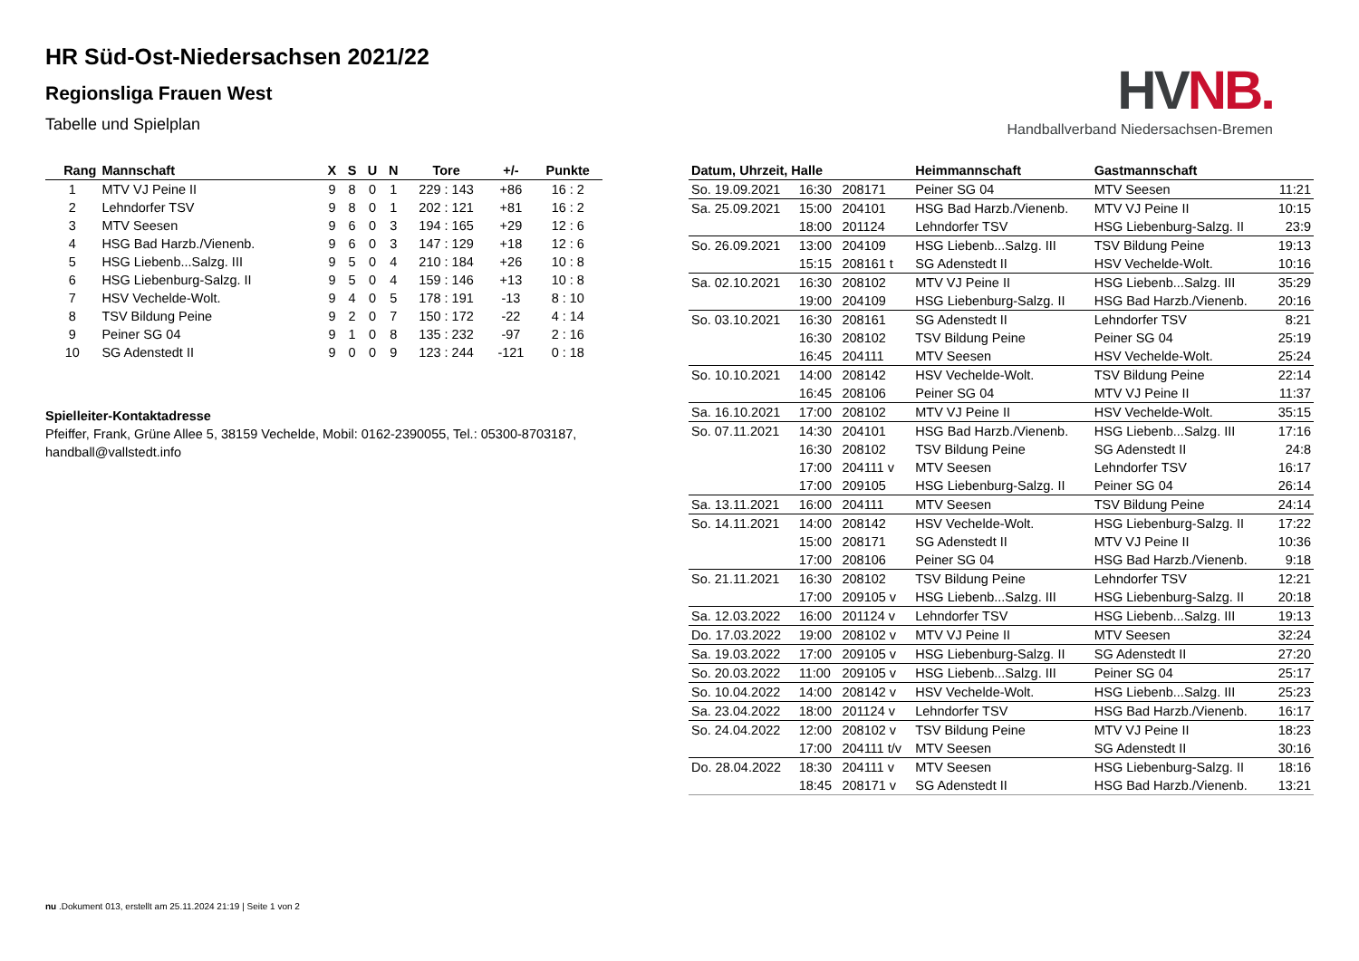HVNB.
Handballverband Niedersachsen-Bremen
HR Süd-Ost-Niedersachsen 2021/22
Regionsliga Frauen West
Tabelle und Spielplan
| Rang | Mannschaft | X | S | U | N | Tore | +/- | Punkte |
| --- | --- | --- | --- | --- | --- | --- | --- | --- |
| 1 | MTV VJ Peine II | 9 | 8 | 0 | 1 | 229 : 143 | +86 | 16 : 2 |
| 2 | Lehndorfer TSV | 9 | 8 | 0 | 1 | 202 : 121 | +81 | 16 : 2 |
| 3 | MTV Seesen | 9 | 6 | 0 | 3 | 194 : 165 | +29 | 12 : 6 |
| 4 | HSG Bad Harzb./Vienenb. | 9 | 6 | 0 | 3 | 147 : 129 | +18 | 12 : 6 |
| 5 | HSG Liebenb...Salzg. III | 9 | 5 | 0 | 4 | 210 : 184 | +26 | 10 : 8 |
| 6 | HSG Liebenburg-Salzg. II | 9 | 5 | 0 | 4 | 159 : 146 | +13 | 10 : 8 |
| 7 | HSV Vechelde-Wolt. | 9 | 4 | 0 | 5 | 178 : 191 | -13 | 8 : 10 |
| 8 | TSV Bildung Peine | 9 | 2 | 0 | 7 | 150 : 172 | -22 | 4 : 14 |
| 9 | Peiner SG 04 | 9 | 1 | 0 | 8 | 135 : 232 | -97 | 2 : 16 |
| 10 | SG Adenstedt II | 9 | 0 | 0 | 9 | 123 : 244 | -121 | 0 : 18 |
Spielleiter-Kontaktadresse
Pfeiffer, Frank, Grüne Allee 5, 38159 Vechelde, Mobil: 0162-2390055, Tel.: 05300-8703187, handball@vallstedt.info
| Datum, Uhrzeit, Halle | | | Heimmannschaft | Gastmannschaft | |
| --- | --- | --- | --- | --- | --- |
| So. 19.09.2021 | 16:30 | 208171 | Peiner SG 04 | MTV Seesen | 11:21 |
| Sa. 25.09.2021 | 15:00 | 204101 | HSG Bad Harzb./Vienenb. | MTV VJ Peine II | 10:15 |
| | 18:00 | 201124 | Lehndorfer TSV | HSG Liebenburg-Salzg. II | 23:9 |
| So. 26.09.2021 | 13:00 | 204109 | HSG Liebenb...Salzg. III | TSV Bildung Peine | 19:13 |
| | 15:15 | 208161 t | SG Adenstedt II | HSV Vechelde-Wolt. | 10:16 |
| Sa. 02.10.2021 | 16:30 | 208102 | MTV VJ Peine II | HSG Liebenb...Salzg. III | 35:29 |
| | 19:00 | 204109 | HSG Liebenburg-Salzg. II | HSG Bad Harzb./Vienenb. | 20:16 |
| So. 03.10.2021 | 16:30 | 208161 | SG Adenstedt II | Lehndorfer TSV | 8:21 |
| | 16:30 | 208102 | TSV Bildung Peine | Peiner SG 04 | 25:19 |
| | 16:45 | 204111 | MTV Seesen | HSV Vechelde-Wolt. | 25:24 |
| So. 10.10.2021 | 14:00 | 208142 | HSV Vechelde-Wolt. | TSV Bildung Peine | 22:14 |
| | 16:45 | 208106 | Peiner SG 04 | MTV VJ Peine II | 11:37 |
| Sa. 16.10.2021 | 17:00 | 208102 | MTV VJ Peine II | HSV Vechelde-Wolt. | 35:15 |
| So. 07.11.2021 | 14:30 | 204101 | HSG Bad Harzb./Vienenb. | HSG Liebenb...Salzg. III | 17:16 |
| | 16:30 | 208102 | TSV Bildung Peine | SG Adenstedt II | 24:8 |
| | 17:00 | 204111 v | MTV Seesen | Lehndorfer TSV | 16:17 |
| | 17:00 | 209105 | HSG Liebenburg-Salzg. II | Peiner SG 04 | 26:14 |
| Sa. 13.11.2021 | 16:00 | 204111 | MTV Seesen | TSV Bildung Peine | 24:14 |
| So. 14.11.2021 | 14:00 | 208142 | HSV Vechelde-Wolt. | HSG Liebenburg-Salzg. II | 17:22 |
| | 15:00 | 208171 | SG Adenstedt II | MTV VJ Peine II | 10:36 |
| | 17:00 | 208106 | Peiner SG 04 | HSG Bad Harzb./Vienenb. | 9:18 |
| So. 21.11.2021 | 16:30 | 208102 | TSV Bildung Peine | Lehndorfer TSV | 12:21 |
| | 17:00 | 209105 v | HSG Liebenb...Salzg. III | HSG Liebenburg-Salzg. II | 20:18 |
| Sa. 12.03.2022 | 16:00 | 201124 v | Lehndorfer TSV | HSG Liebenb...Salzg. III | 19:13 |
| Do. 17.03.2022 | 19:00 | 208102 v | MTV VJ Peine II | MTV Seesen | 32:24 |
| Sa. 19.03.2022 | 17:00 | 209105 v | HSG Liebenburg-Salzg. II | SG Adenstedt II | 27:20 |
| So. 20.03.2022 | 11:00 | 209105 v | HSG Liebenb...Salzg. III | Peiner SG 04 | 25:17 |
| So. 10.04.2022 | 14:00 | 208142 v | HSV Vechelde-Wolt. | HSG Liebenb...Salzg. III | 25:23 |
| Sa. 23.04.2022 | 18:00 | 201124 v | Lehndorfer TSV | HSG Bad Harzb./Vienenb. | 16:17 |
| So. 24.04.2022 | 12:00 | 208102 v | TSV Bildung Peine | MTV VJ Peine II | 18:23 |
| | 17:00 | 204111 t/v | MTV Seesen | SG Adenstedt II | 30:16 |
| Do. 28.04.2022 | 18:30 | 204111 v | MTV Seesen | HSG Liebenburg-Salzg. II | 18:16 |
| | 18:45 | 208171 v | SG Adenstedt II | HSG Bad Harzb./Vienenb. | 13:21 |
nu .Dokument 013, erstellt am 25.11.2024 21:19 | Seite 1 von 2